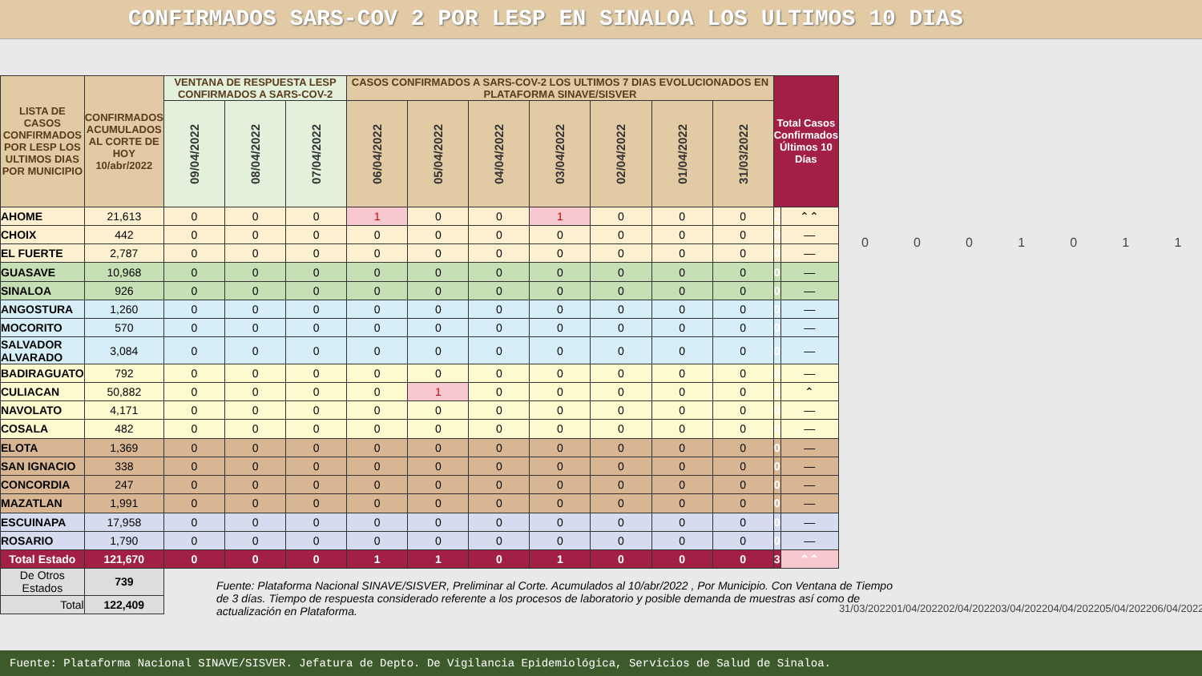CONFIRMADOS SARS-COV 2 POR LESP EN SINALOA LOS ULTIMOS 10 DIAS
| LISTA DE CASOS CONFIRMADOS POR LESP LOS ULTIMOS DIAS POR MUNICIPIO | CONFIRMADOS ACUMULADOS AL CORTE DE HOY 10/abr/2022 | VENTANA DE RESPUESTA LESP CONFIRMADOS A SARS-COV-2 | | | CASOS CONFIRMADOS A SARS-COV-2 LOS ULTIMOS 7 DIAS EVOLUCIONADOS EN PLATAFORMA SINAVE/SISVER | | | | | | | Total Casos Confirmados Últimos 10 Días | |
| --- | --- | --- | --- | --- | --- | --- | --- | --- | --- | --- | --- | --- | --- |
| | | 09/04/2022 | 08/04/2022 | 07/04/2022 | 06/04/2022 | 05/04/2022 | 04/04/2022 | 03/04/2022 | 02/04/2022 | 01/04/2022 | 31/03/2022 | | |
| AHOME | 21,613 | 0 | 0 | 0 | 1 | 0 | 0 | 1 | 0 | 0 | 0 | 2 | ⌃⌃ |
| CHOIX | 442 | 0 | 0 | 0 | 0 | 0 | 0 | 0 | 0 | 0 | 0 | 0 | — |
| EL FUERTE | 2,787 | 0 | 0 | 0 | 0 | 0 | 0 | 0 | 0 | 0 | 0 | 0 | — |
| GUASAVE | 10,968 | 0 | 0 | 0 | 0 | 0 | 0 | 0 | 0 | 0 | 0 | 0 | — |
| SINALOA | 926 | 0 | 0 | 0 | 0 | 0 | 0 | 0 | 0 | 0 | 0 | 0 | — |
| ANGOSTURA | 1,260 | 0 | 0 | 0 | 0 | 0 | 0 | 0 | 0 | 0 | 0 | 0 | — |
| MOCORITO | 570 | 0 | 0 | 0 | 0 | 0 | 0 | 0 | 0 | 0 | 0 | 0 | — |
| SALVADOR ALVARADO | 3,084 | 0 | 0 | 0 | 0 | 0 | 0 | 0 | 0 | 0 | 0 | 0 | — |
| BADIRAGUATO | 792 | 0 | 0 | 0 | 0 | 0 | 0 | 0 | 0 | 0 | 0 | 0 | — |
| CULIACAN | 50,882 | 0 | 0 | 0 | 0 | 1 | 0 | 0 | 0 | 0 | 0 | 1 | ⌃ |
| NAVOLATO | 4,171 | 0 | 0 | 0 | 0 | 0 | 0 | 0 | 0 | 0 | 0 | 0 | — |
| COSALA | 482 | 0 | 0 | 0 | 0 | 0 | 0 | 0 | 0 | 0 | 0 | 0 | — |
| ELOTA | 1,369 | 0 | 0 | 0 | 0 | 0 | 0 | 0 | 0 | 0 | 0 | 0 | — |
| SAN IGNACIO | 338 | 0 | 0 | 0 | 0 | 0 | 0 | 0 | 0 | 0 | 0 | 0 | — |
| CONCORDIA | 247 | 0 | 0 | 0 | 0 | 0 | 0 | 0 | 0 | 0 | 0 | 0 | — |
| MAZATLAN | 1,991 | 0 | 0 | 0 | 0 | 0 | 0 | 0 | 0 | 0 | 0 | 0 | — |
| ESCUINAPA | 17,958 | 0 | 0 | 0 | 0 | 0 | 0 | 0 | 0 | 0 | 0 | 0 | — |
| ROSARIO | 1,790 | 0 | 0 | 0 | 0 | 0 | 0 | 0 | 0 | 0 | 0 | 0 | — |
| Total Estado | 121,670 | 0 | 0 | 0 | 1 | 1 | 0 | 1 | 0 | 0 | 0 | 3 | ⌃⌃ |
| De Otros Estados | 739 | | | | | | | | | | | | |
| Total | 122,409 | | | | | | | | | | | | |
0001011
31/03/2022 01/04/2022 02/04/2022 03/04/2022 04/04/2022 05/04/2022 06/04/2022
Fuente: Plataforma Nacional SINAVE/SISVER, Preliminar al Corte. Acumulados al 10/abr/2022 , Por Municipio. Con Ventana de Tiempo de 3 días. Tiempo de respuesta considerado referente a los procesos de laboratorio y posible demanda de muestras así como de actualización en Plataforma.
Fuente: Plataforma Nacional SINAVE/SISVER. Jefatura de Depto. De Vigilancia Epidemiológica, Servicios de Salud de Sinaloa.